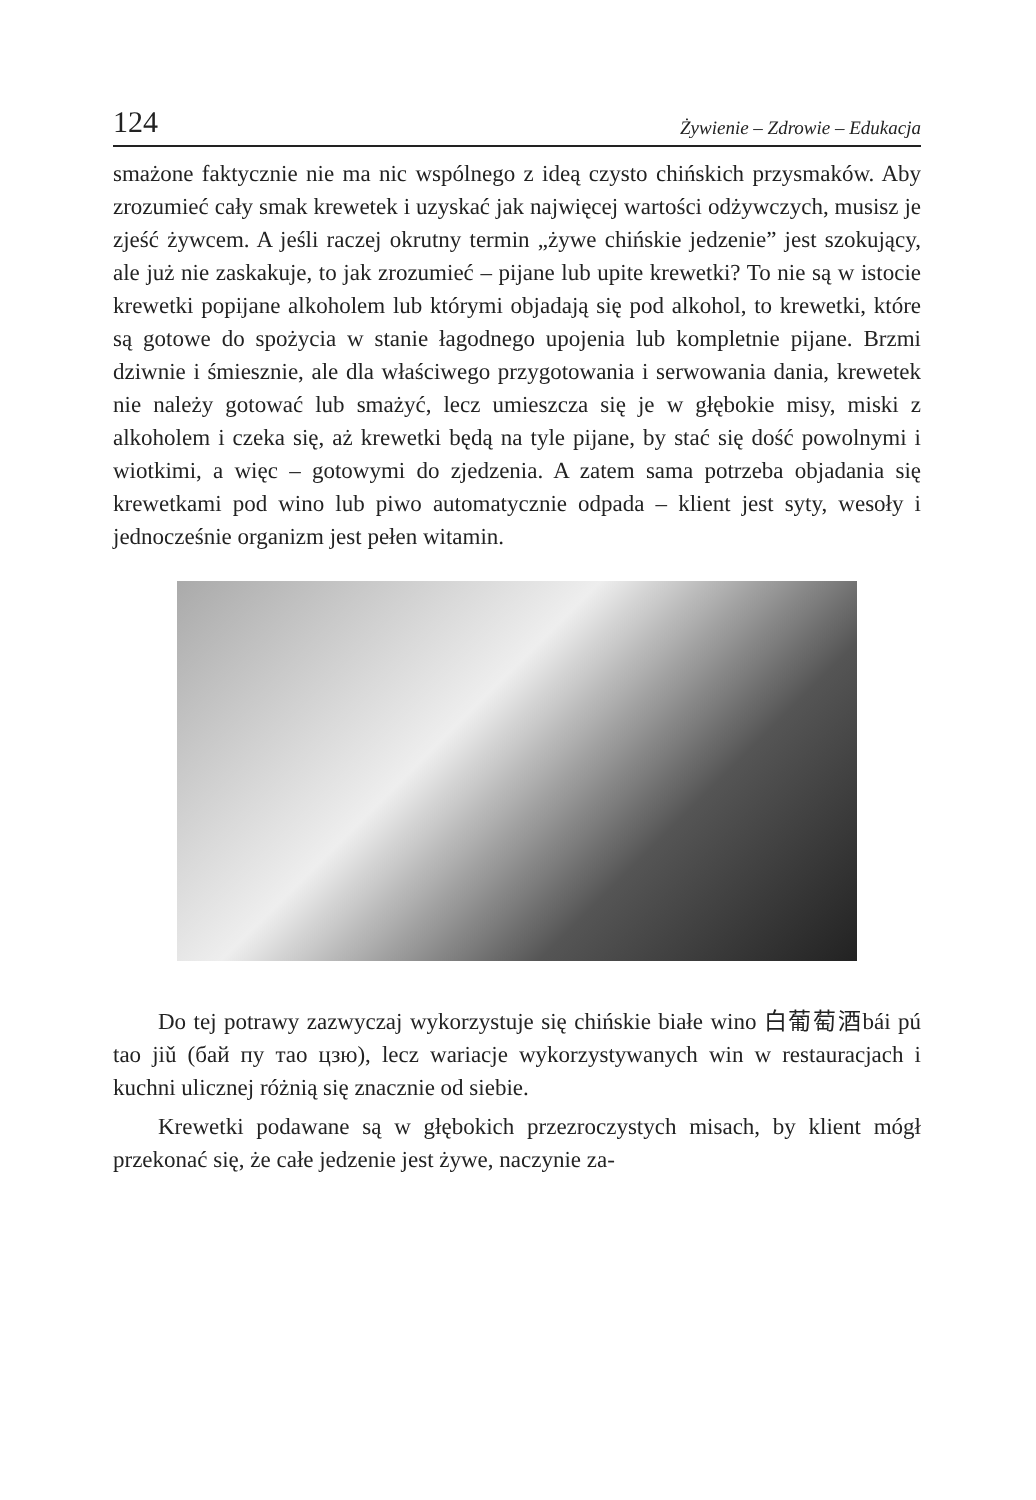124 Żywienie – Zdrowie – Edukacja
smażone faktycznie nie ma nic wspólnego z ideą czysto chińskich przysmaków. Aby zrozumieć cały smak krewetek i uzyskać jak najwięcej wartości odżywczych, musisz je zjeść żywcem. A jeśli raczej okrutny termin „żywe chińskie jedzenie” jest szokujący, ale już nie zaskakuje, to jak zrozumieć – pijane lub upite krewetki? To nie są w istocie krewetki popijane alkoholem lub którymi objadają się pod alkohol, to krewetki, które są gotowe do spożycia w stanie łagodnego upojenia lub kompletnie pijane. Brzmi dziwnie i śmiesznie, ale dla właściwego przygotowania i serwowania dania, krewetek nie należy gotować lub smażyć, lecz umieszcza się je w głębokie misy, miski z alkoholem i czeka się, aż krewetki będą na tyle pijane, by stać się dość powolnymi i wiotkimi, a więc – gotowymi do zjedzenia. A zatem sama potrzeba objadania się krewetkami pod wino lub piwo automatycznie odpada – klient jest syty, wesoły i jednocześnie organizm jest pełen witamin.
Do tej potrawy zazwyczaj wykorzystuje się chińskie białe wino 白葡萄酒bái pú tao jiǔ (бай пу тао цзю), lecz wariacje wykorzystywanych win w restauracjach i kuchni ulicznej różnią się znacznie od siebie.
Krewetki podawane są w głębokich przezroczystych misach, by klient mógł przekonać się, że całe jedzenie jest żywe, naczynie za-